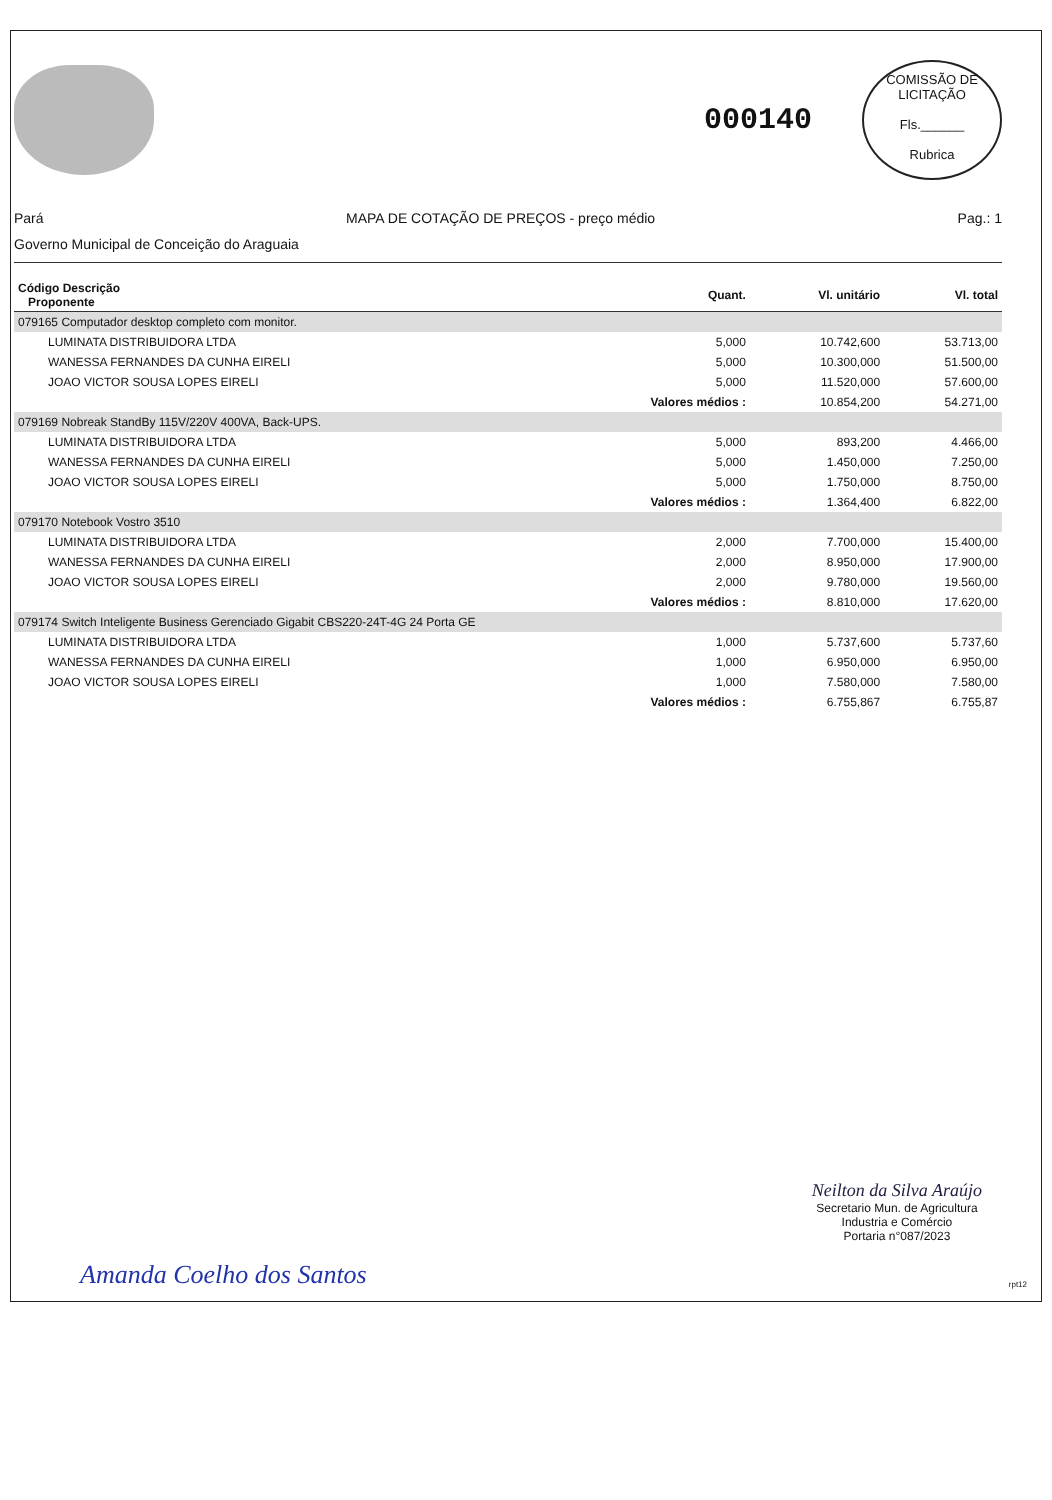000140
COMISSÃO DE LICITAÇÃO
Fls.______
Rubrica
Pará MAPA DE COTAÇÃO DE PREÇOS - preço médio Pag.: 1
Governo Municipal de Conceição do Araguaia
| Código Descrição Proponente | Quant. | Vl. unitário | Vl. total |
| --- | --- | --- | --- |
| 079165 Computador desktop completo com monitor. | | | |
| LUMINATA DISTRIBUIDORA LTDA | 5,000 | 10.742,600 | 53.713,00 |
| WANESSA FERNANDES DA CUNHA EIRELI | 5,000 | 10.300,000 | 51.500,00 |
| JOAO VICTOR SOUSA LOPES EIRELI | 5,000 | 11.520,000 | 57.600,00 |
| | Valores médios : | 10.854,200 | 54.271,00 |
| 079169 Nobreak StandBy 115V/220V 400VA, Back-UPS. | | | |
| LUMINATA DISTRIBUIDORA LTDA | 5,000 | 893,200 | 4.466,00 |
| WANESSA FERNANDES DA CUNHA EIRELI | 5,000 | 1.450,000 | 7.250,00 |
| JOAO VICTOR SOUSA LOPES EIRELI | 5,000 | 1.750,000 | 8.750,00 |
| | Valores médios : | 1.364,400 | 6.822,00 |
| 079170 Notebook Vostro 3510 | | | |
| LUMINATA DISTRIBUIDORA LTDA | 2,000 | 7.700,000 | 15.400,00 |
| WANESSA FERNANDES DA CUNHA EIRELI | 2,000 | 8.950,000 | 17.900,00 |
| JOAO VICTOR SOUSA LOPES EIRELI | 2,000 | 9.780,000 | 19.560,00 |
| | Valores médios : | 8.810,000 | 17.620,00 |
| 079174 Switch Inteligente Business Gerenciado Gigabit CBS220-24T-4G 24 Porta GE | | | |
| LUMINATA DISTRIBUIDORA LTDA | 1,000 | 5.737,600 | 5.737,60 |
| WANESSA FERNANDES DA CUNHA EIRELI | 1,000 | 6.950,000 | 6.950,00 |
| JOAO VICTOR SOUSA LOPES EIRELI | 1,000 | 7.580,000 | 7.580,00 |
| | Valores médios : | 6.755,867 | 6.755,87 |
Neilton da Silva Araújo
Secretario Mun. de Agricultura
Industria e Comércio
Portaria n°087/2023
Amanda Coelho dos Santos rpt12